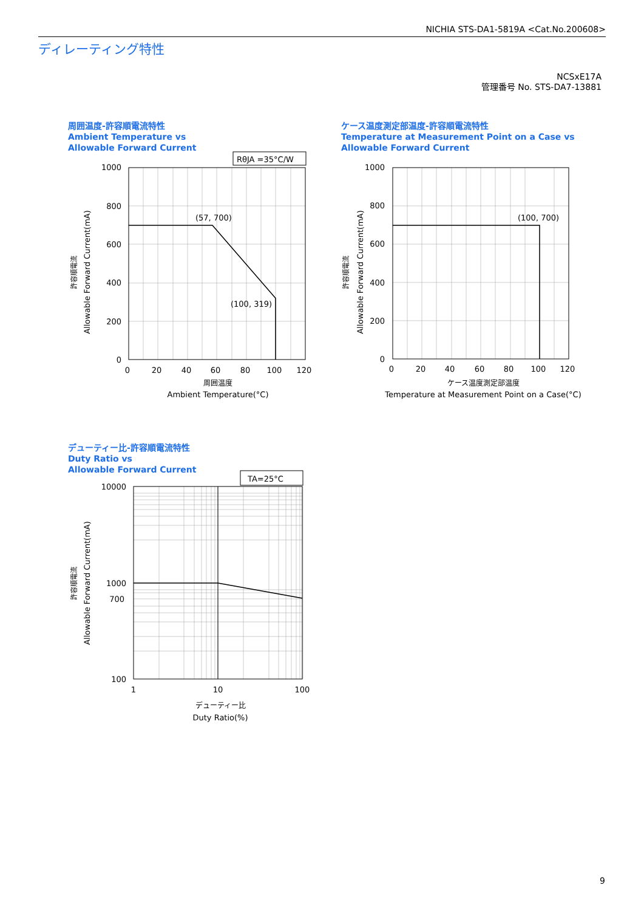NICHIA STS-DA1-5819A <Cat.No.200608>
ディレーティング特性
NCSxE17A
管理番号 No. STS-DA7-13881
周囲温度-許容順電流特性
Ambient Temperature vs
Allowable Forward Current
RθJA =35°C/W
(57, 700)
(100, 319)
1000
800
600
400
200
0
0
20
40
60
80
100
120
周囲温度
Ambient Temperature(°C)
許容順電流
Allowable Forward Current(mA)
ケース温度測定部温度-許容順電流特性
Temperature at Measurement Point on a Case vs
Allowable Forward Current
(100, 700)
1000
800
600
400
200
0
0
20
40
60
80
100
120
ケース温度測定部温度
Temperature at Measurement Point on a Case(°C)
許容順電流
Allowable Forward Current(mA)
デューティー比-許容順電流特性
Duty Ratio vs
Allowable Forward Current
TA=25°C
10000
1000
700
100
1
10
100
デューティー比
Duty Ratio(%)
許容順電流
Allowable Forward Current(mA)
9